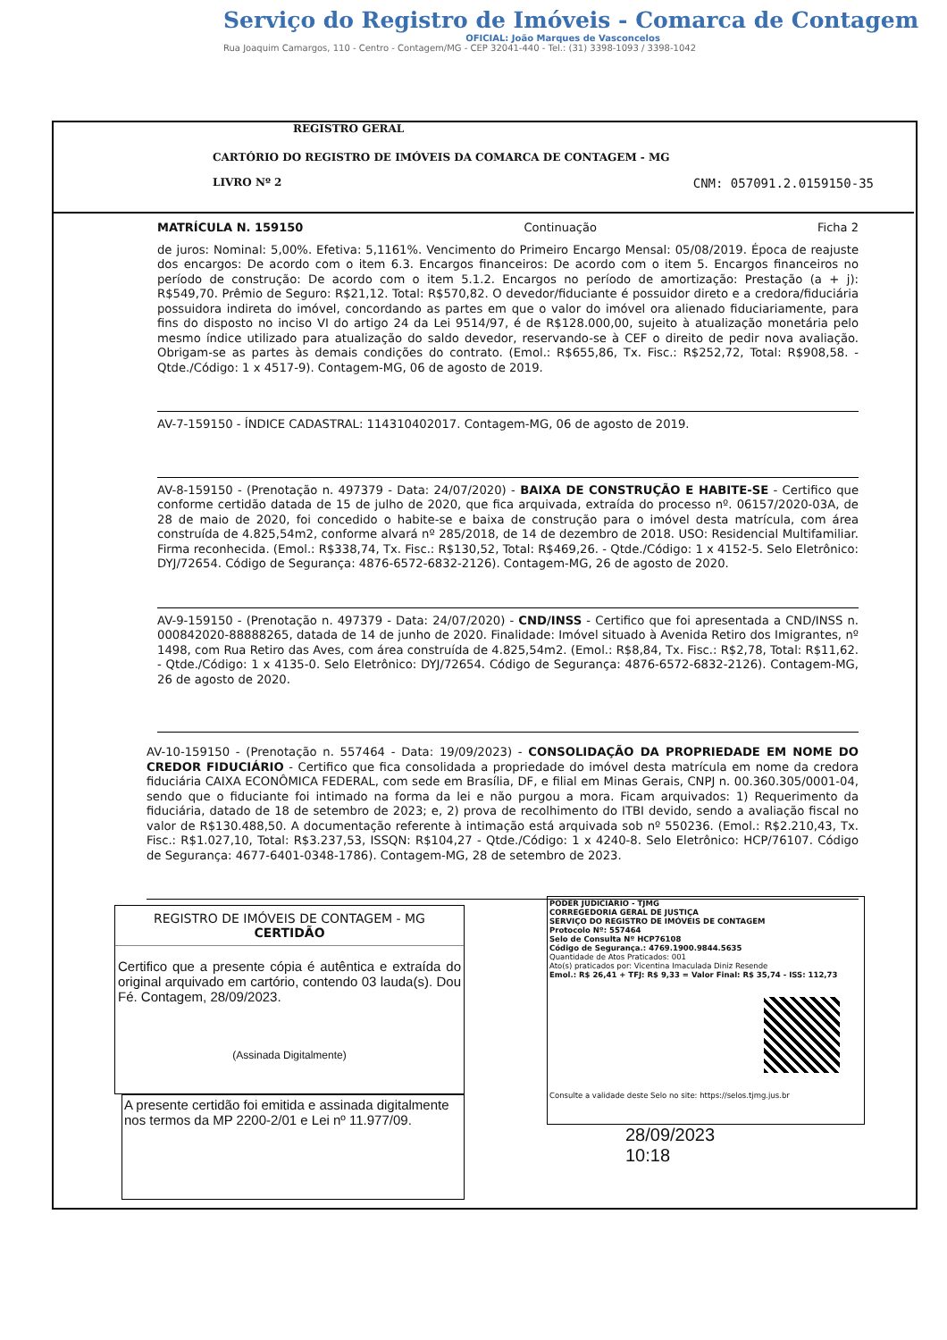Serviço do Registro de Imóveis - Comarca de Contagem
OFICIAL: João Marques de Vasconcelos
Rua Joaquim Camargos, 110 - Centro - Contagem/MG - CEP 32041-440 - Tel.: (31) 3398-1093 / 3398-1042
REGISTRO GERAL
CARTÓRIO DO REGISTRO DE IMÓVEIS DA COMARCA DE CONTAGEM - MG
LIVRO Nº 2 CNM: 057091.2.0159150-35
MATRÍCULA N. 159150 Continuação Ficha 2
de juros: Nominal: 5,00%. Efetiva: 5,1161%. Vencimento do Primeiro Encargo Mensal: 05/08/2019. Época de reajuste dos encargos: De acordo com o item 6.3. Encargos financeiros: De acordo com o item 5. Encargos financeiros no período de construção: De acordo com o item 5.1.2. Encargos no período de amortização: Prestação (a + j): R$549,70. Prêmio de Seguro: R$21,12. Total: R$570,82. O devedor/fiduciante é possuidor direto e a credora/fiduciária possuidora indireta do imóvel, concordando as partes em que o valor do imóvel ora alienado fiduciariamente, para fins do disposto no inciso VI do artigo 24 da Lei 9514/97, é de R$128.000,00, sujeito à atualização monetária pelo mesmo índice utilizado para atualização do saldo devedor, reservando-se à CEF o direito de pedir nova avaliação. Obrigam-se as partes às demais condições do contrato. (Emol.: R$655,86, Tx. Fisc.: R$252,72, Total: R$908,58. - Qtde./Código: 1 x 4517-9). Contagem-MG, 06 de agosto de 2019.
AV-7-159150 - ÍNDICE CADASTRAL: 114310402017. Contagem-MG, 06 de agosto de 2019.
AV-8-159150 - (Prenotação n. 497379 - Data: 24/07/2020) - BAIXA DE CONSTRUÇÃO E HABITE-SE - Certifico que conforme certidão datada de 15 de julho de 2020, que fica arquivada, extraída do processo nº. 06157/2020-03A, de 28 de maio de 2020, foi concedido o habite-se e baixa de construção para o imóvel desta matrícula, com área construída de 4.825,54m2, conforme alvará nº 285/2018, de 14 de dezembro de 2018. USO: Residencial Multifamiliar. Firma reconhecida. (Emol.: R$338,74, Tx. Fisc.: R$130,52, Total: R$469,26. - Qtde./Código: 1 x 4152-5. Selo Eletrônico: DYJ/72654. Código de Segurança: 4876-6572-6832-2126). Contagem-MG, 26 de agosto de 2020.
AV-9-159150 - (Prenotação n. 497379 - Data: 24/07/2020) - CND/INSS - Certifico que foi apresentada a CND/INSS n. 000842020-88888265, datada de 14 de junho de 2020. Finalidade: Imóvel situado à Avenida Retiro dos Imigrantes, nº 1498, com Rua Retiro das Aves, com área construída de 4.825,54m2. (Emol.: R$8,84, Tx. Fisc.: R$2,78, Total: R$11,62. - Qtde./Código: 1 x 4135-0. Selo Eletrônico: DYJ/72654. Código de Segurança: 4876-6572-6832-2126). Contagem-MG, 26 de agosto de 2020.
AV-10-159150 - (Prenotação n. 557464 - Data: 19/09/2023) - CONSOLIDAÇÃO DA PROPRIEDADE EM NOME DO CREDOR FIDUCIÁRIO - Certifico que fica consolidada a propriedade do imóvel desta matrícula em nome da credora fiduciária CAIXA ECONÔMICA FEDERAL, com sede em Brasília, DF, e filial em Minas Gerais, CNPJ n. 00.360.305/0001-04, sendo que o fiduciante foi intimado na forma da lei e não purgou a mora. Ficam arquivados: 1) Requerimento da fiduciária, datado de 18 de setembro de 2023; e, 2) prova de recolhimento do ITBI devido, sendo a avaliação fiscal no valor de R$130.488,50. A documentação referente à intimação está arquivada sob nº 550236. (Emol.: R$2.210,43, Tx. Fisc.: R$1.027,10, Total: R$3.237,53, ISSQN: R$104,27 - Qtde./Código: 1 x 4240-8. Selo Eletrônico: HCP/76107. Código de Segurança: 4677-6401-0348-1786). Contagem-MG, 28 de setembro de 2023.
REGISTRO DE IMÓVEIS DE CONTAGEM - MG
CERTIDÃO
Certifico que a presente cópia é autêntica e extraída do original arquivado em cartório, contendo 03 lauda(s). Dou Fé. Contagem, 28/09/2023.
(Assinada Digitalmente)
A presente certidão foi emitida e assinada digitalmente nos termos da MP 2200-2/01 e Lei nº 11.977/09.
PODER JUDICIÁRIO - TJMG
CORREGEDORIA GERAL DE JUSTIÇA
SERVIÇO DO REGISTRO DE IMÓVEIS DE CONTAGEM
Protocolo Nº: 557464
Selo de Consulta Nº HCP76108
Código de Segurança.: 4769.1900.9844.5635
Quantidade de Atos Praticados: 001
Ato(s) praticados por: Vicentina Imaculada Diniz Resende
Emol.: R$ 26,41 + TFJ: R$ 9,33 = Valor Final: R$ 35,74 - ISS: 112,73
Consulte a validade deste Selo no site: https://selos.tjmg.jus.br
28/09/2023
10:18